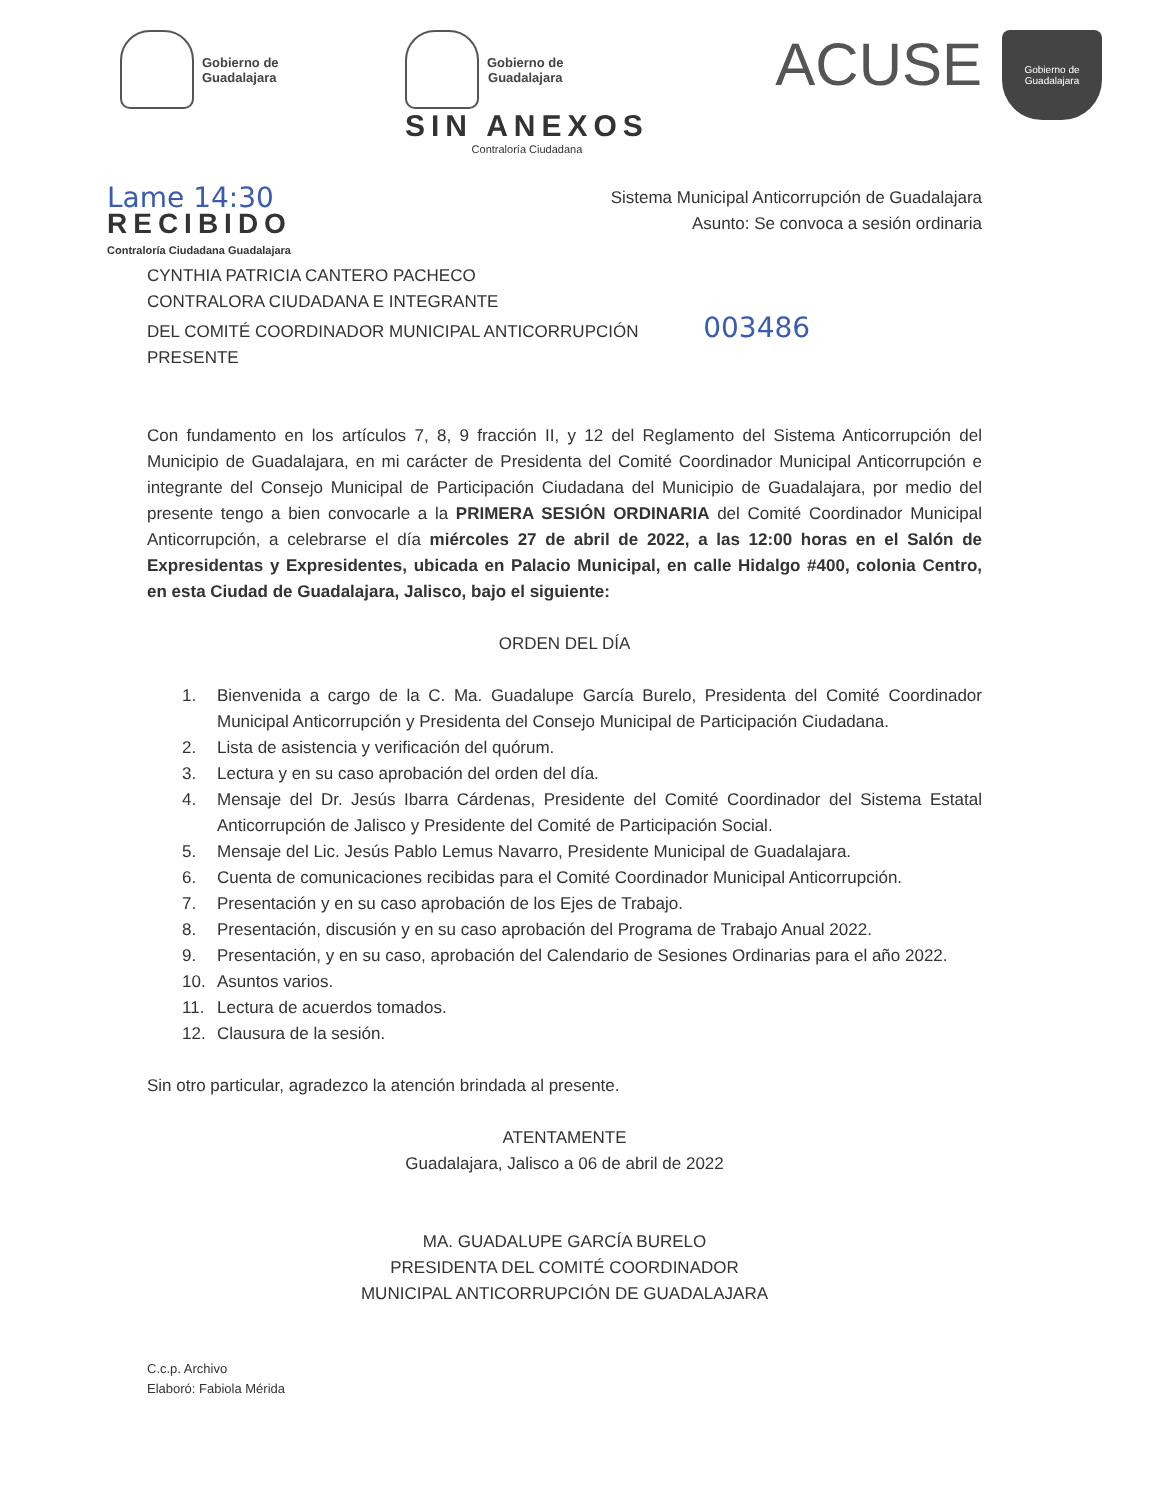Gobierno de
Guadalajara
Gobierno de
Guadalajara
SIN ANEXOS
Contraloría Ciudadana
ACUSE
Gobierno de
Guadalajara
Lame 14:30
RECIBIDO
Contraloría Ciudadana Guadalajara
Sistema Municipal Anticorrupción de Guadalajara
Asunto: Se convoca a sesión ordinaria
CYNTHIA PATRICIA CANTERO PACHECO
CONTRALORA CIUDADANA E INTEGRANTE
DEL COMITÉ COORDINADOR MUNICIPAL ANTICORRUPCIÓN 003486
PRESENTE
Con fundamento en los artículos 7, 8, 9 fracción II, y 12 del Reglamento del Sistema Anticorrupción del Municipio de Guadalajara, en mi carácter de Presidenta del Comité Coordinador Municipal Anticorrupción e integrante del Consejo Municipal de Participación Ciudadana del Municipio de Guadalajara, por medio del presente tengo a bien convocarle a la PRIMERA SESIÓN ORDINARIA del Comité Coordinador Municipal Anticorrupción, a celebrarse el día miércoles 27 de abril de 2022, a las 12:00 horas en el Salón de Expresidentas y Expresidentes, ubicada en Palacio Municipal, en calle Hidalgo #400, colonia Centro, en esta Ciudad de Guadalajara, Jalisco, bajo el siguiente:
ORDEN DEL DÍA
1. Bienvenida a cargo de la C. Ma. Guadalupe García Burelo, Presidenta del Comité Coordinador Municipal Anticorrupción y Presidenta del Consejo Municipal de Participación Ciudadana.
2. Lista de asistencia y verificación del quórum.
3. Lectura y en su caso aprobación del orden del día.
4. Mensaje del Dr. Jesús Ibarra Cárdenas, Presidente del Comité Coordinador del Sistema Estatal Anticorrupción de Jalisco y Presidente del Comité de Participación Social.
5. Mensaje del Lic. Jesús Pablo Lemus Navarro, Presidente Municipal de Guadalajara.
6. Cuenta de comunicaciones recibidas para el Comité Coordinador Municipal Anticorrupción.
7. Presentación y en su caso aprobación de los Ejes de Trabajo.
8. Presentación, discusión y en su caso aprobación del Programa de Trabajo Anual 2022.
9. Presentación, y en su caso, aprobación del Calendario de Sesiones Ordinarias para el año 2022.
10. Asuntos varios.
11. Lectura de acuerdos tomados.
12. Clausura de la sesión.
Sin otro particular, agradezco la atención brindada al presente.
ATENTAMENTE
Guadalajara, Jalisco a 06 de abril de 2022
MA. GUADALUPE GARCÍA BURELO
PRESIDENTA DEL COMITÉ COORDINADOR
MUNICIPAL ANTICORRUPCIÓN DE GUADALAJARA
C.c.p. Archivo
Elaboró: Fabiola Mérida